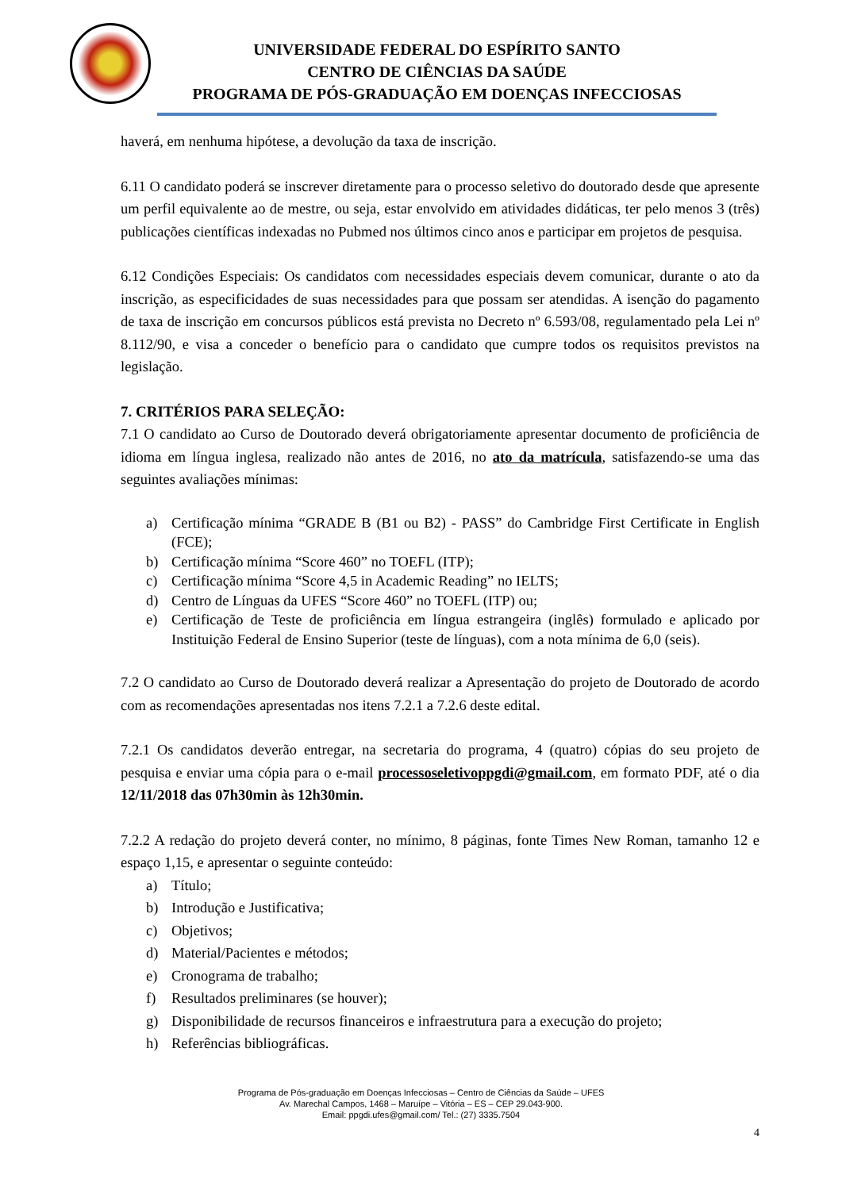UNIVERSIDADE FEDERAL DO ESPÍRITO SANTO
CENTRO DE CIÊNCIAS DA SAÚDE
PROGRAMA DE PÓS-GRADUAÇÃO EM DOENÇAS INFECCIOSAS
haverá, em nenhuma hipótese, a devolução da taxa de inscrição.
6.11 O candidato poderá se inscrever diretamente para o processo seletivo do doutorado desde que apresente um perfil equivalente ao de mestre, ou seja, estar envolvido em atividades didáticas, ter pelo menos 3 (três) publicações científicas indexadas no Pubmed nos últimos cinco anos e participar em projetos de pesquisa.
6.12 Condições Especiais: Os candidatos com necessidades especiais devem comunicar, durante o ato da inscrição, as especificidades de suas necessidades para que possam ser atendidas. A isenção do pagamento de taxa de inscrição em concursos públicos está prevista no Decreto nº 6.593/08, regulamentado pela Lei nº 8.112/90, e visa a conceder o benefício para o candidato que cumpre todos os requisitos previstos na legislação.
7. CRITÉRIOS PARA SELEÇÃO:
7.1 O candidato ao Curso de Doutorado deverá obrigatoriamente apresentar documento de proficiência de idioma em língua inglesa, realizado não antes de 2016, no ato da matrícula, satisfazendo-se uma das seguintes avaliações mínimas:
a) Certificação mínima “GRADE B (B1 ou B2) - PASS” do Cambridge First Certificate in English (FCE);
b) Certificação mínima “Score 460” no TOEFL (ITP);
c) Certificação mínima “Score 4,5 in Academic Reading” no IELTS;
d) Centro de Línguas da UFES “Score 460” no TOEFL (ITP) ou;
e) Certificação de Teste de proficiência em língua estrangeira (inglês) formulado e aplicado por Instituição Federal de Ensino Superior (teste de línguas), com a nota mínima de 6,0 (seis).
7.2 O candidato ao Curso de Doutorado deverá realizar a Apresentação do projeto de Doutorado de acordo com as recomendações apresentadas nos itens 7.2.1 a 7.2.6 deste edital.
7.2.1 Os candidatos deverão entregar, na secretaria do programa, 4 (quatro) cópias do seu projeto de pesquisa e enviar uma cópia para o e-mail processoseletivoppgdi@gmail.com, em formato PDF, até o dia 12/11/2018 das 07h30min às 12h30min.
7.2.2 A redação do projeto deverá conter, no mínimo, 8 páginas, fonte Times New Roman, tamanho 12 e espaço 1,15, e apresentar o seguinte conteúdo:
a) Título;
b) Introdução e Justificativa;
c) Objetivos;
d) Material/Pacientes e métodos;
e) Cronograma de trabalho;
f) Resultados preliminares (se houver);
g) Disponibilidade de recursos financeiros e infraestrutura para a execução do projeto;
h) Referências bibliográficas.
Programa de Pós-graduação em Doenças Infecciosas – Centro de Ciências da Saúde – UFES
Av. Marechal Campos, 1468 – Maruípe – Vitória – ES – CEP 29.043-900.
Email: ppgdi.ufes@gmail.com/ Tel.: (27) 3335.7504
4